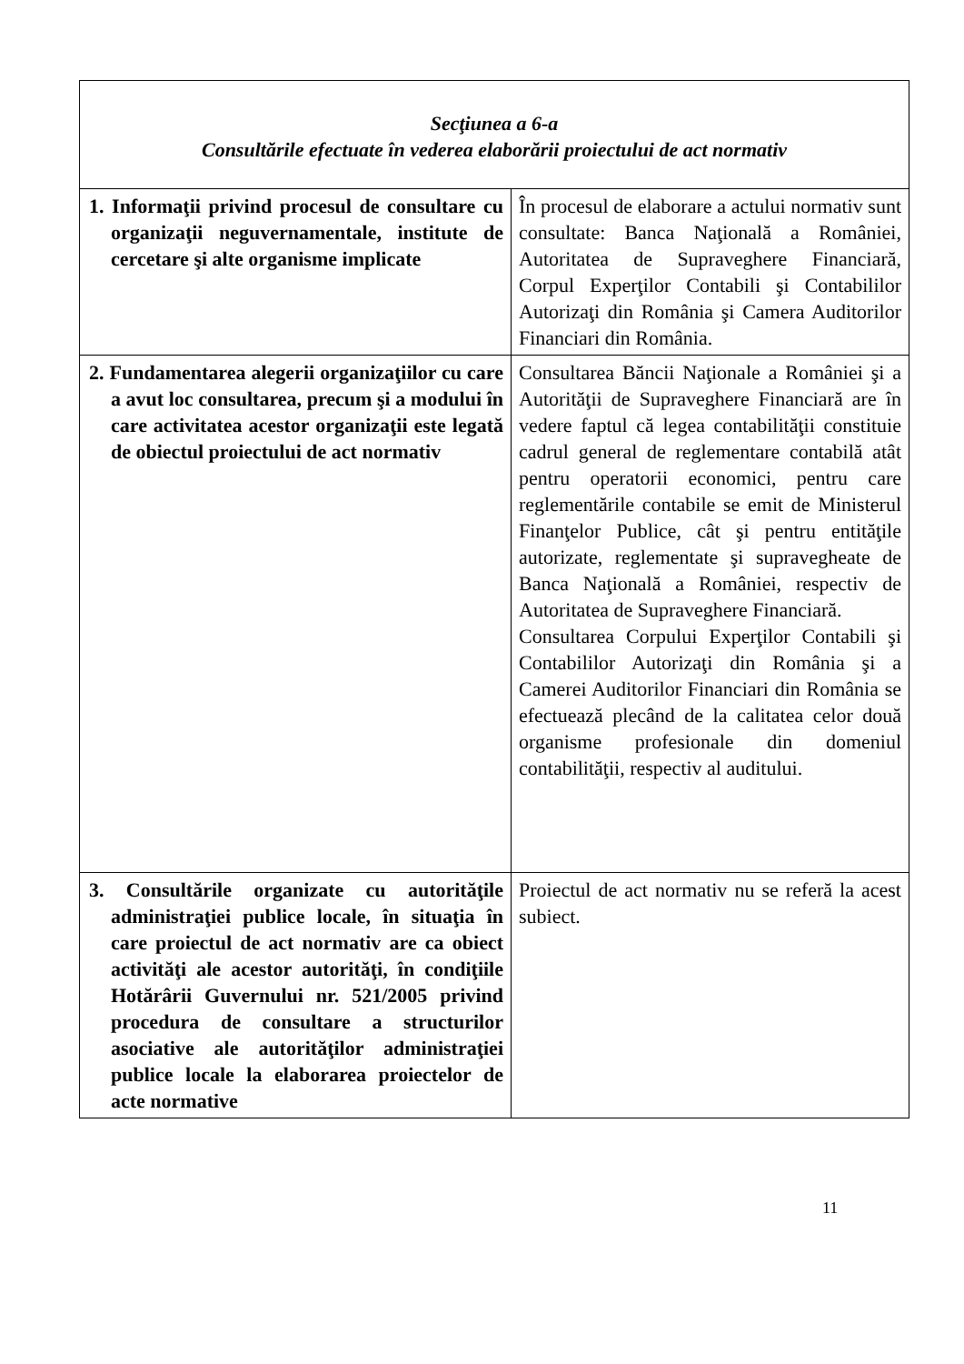| Secţiunea a 6-a Consultările efectuate în vederea elaborării proiectului de act normativ | |
| 1. Informaţii privind procesul de consultare cu organizaţii neguvernamentale, institute de cercetare şi alte organisme implicate | În procesul de elaborare a actului normativ sunt consultate: Banca Naţională a României, Autoritatea de Supraveghere Financiară, Corpul Experţilor Contabili şi Contabililor Autorizaţi din România şi Camera Auditorilor Financiari din România. |
| 2. Fundamentarea alegerii organizaţiilor cu care a avut loc consultarea, precum şi a modului în care activitatea acestor organizaţii este legată de obiectul proiectului de act normativ | Consultarea Băncii Naţionale a României şi a Autorităţii de Supraveghere Financiară are în vedere faptul că legea contabilităţii constituie cadrul general de reglementare contabilă atât pentru operatorii economici, pentru care reglementările contabile se emit de Ministerul Finanţelor Publice, cât şi pentru entităţile autorizate, reglementate şi supravegheate de Banca Naţională a României, respectiv de Autoritatea de Supraveghere Financiară. Consultarea Corpului Experţilor Contabili şi Contabililor Autorizaţi din România şi a Camerei Auditorilor Financiari din România se efectuează plecând de la calitatea celor două organisme profesionale din domeniul contabilităţii, respectiv al auditului. |
| 3. Consultările organizate cu autorităţile administraţiei publice locale, în situaţia în care proiectul de act normativ are ca obiect activităţi ale acestor autorităţi, în condiţiile Hotărârii Guvernului nr. 521/2005 privind procedura de consultare a structurilor asociative ale autorităţilor administraţiei publice locale la elaborarea proiectelor de acte normative | Proiectul de act normativ nu se referă la acest subiect. |
11